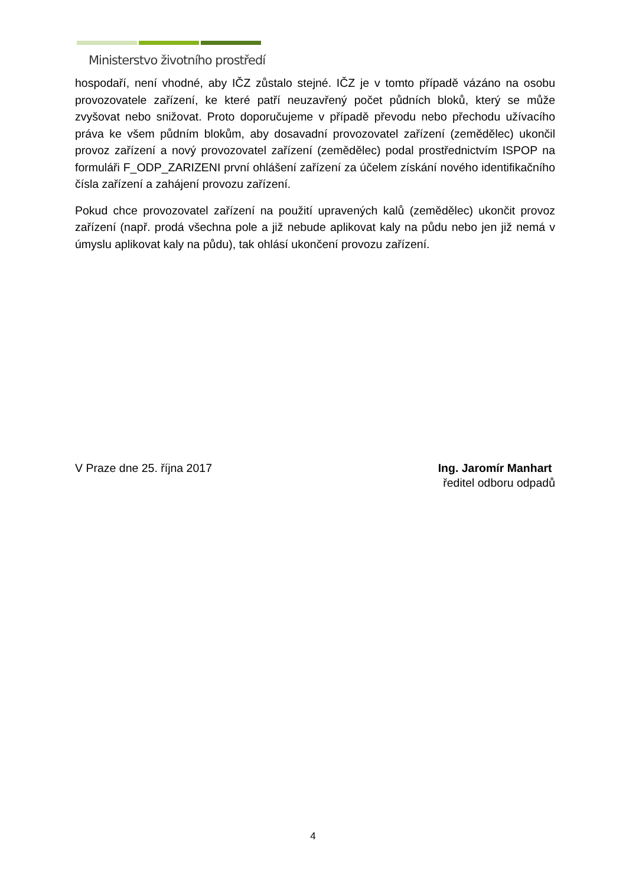Ministerstvo životního prostředí
hospodaří, není vhodné, aby IČZ zůstalo stejné. IČZ je v tomto případě vázáno na osobu provozovatele zařízení, ke které patří neuzavřený počet půdních bloků, který se může zvyšovat nebo snižovat. Proto doporučujeme v případě převodu nebo přechodu užívacího práva ke všem půdním blokům, aby dosavadní provozovatel zařízení (zemědělec) ukončil provoz zařízení a nový provozovatel zařízení (zemědělec) podal prostřednictvím ISPOP na formuláři F_ODP_ZARIZENI první ohlášení zařízení za účelem získání nového identifikačního čísla zařízení a zahájení provozu zařízení.
Pokud chce provozovatel zařízení na použití upravených kalů (zemědělec) ukončit provoz zařízení (např. prodá všechna pole a již nebude aplikovat kaly na půdu nebo jen již nemá v úmyslu aplikovat kaly na půdu), tak ohlásí ukončení provozu zařízení.
V Praze dne 25. října 2017 Ing. Jaromír Manhart
ředitel odboru odpadů
4